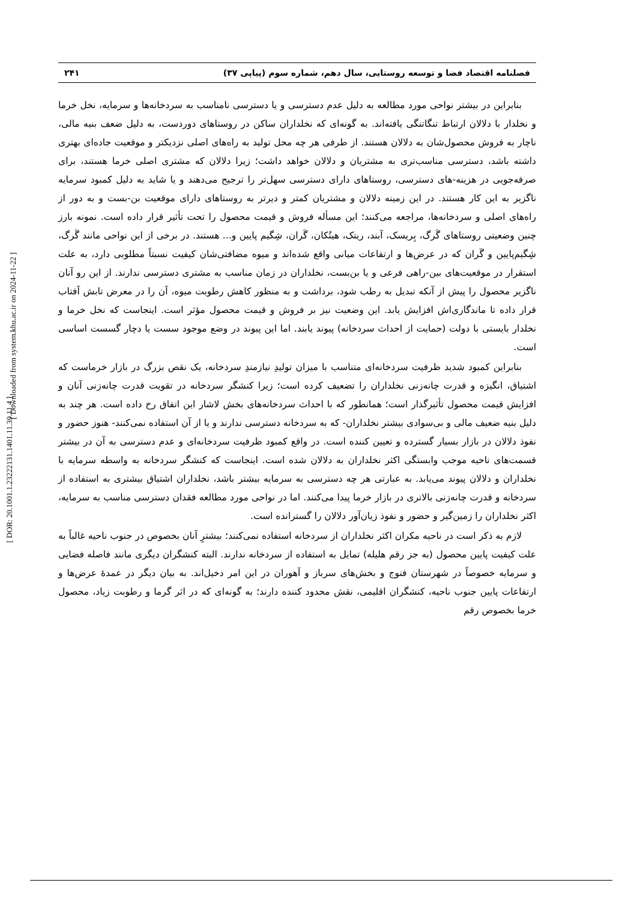فصلنامه اقتصاد فضا و توسعه روستایی، سال دهم، شماره سوم (پیاپی ۳۷) ۲۴۱
بنابراین در بیشتر نواحی مورد مطالعه به دلیل عدم دسترسی و یا دسترسی نامناسب به سردخانه‌ها و سرمایه، نخل خرما و نخلدار با دلالان ارتباط تنگاتنگی یافته‌اند. به گونه‌ای که نخلداران ساکن در روستاهای دوردست، به دلیل ضعف بنیه مالی، ناچار به فروش محصول‌شان به دلالان هستند. از طرفی هر چه محل تولید به راه‌های اصلی نزدیکتر و موقعیت جاده‌ای بهتری داشته باشد، دسترسی مناسب‌تری به مشتریان و دلالان خواهد داشت؛ زیرا دلالان که مشتری اصلی خرما هستند، برای صرفه‌جویی در هزینه-های دسترسی، روستاهای دارای دسترسی سهل‌تر را ترجیح می‌دهند و یا شاید به دلیل کمبود سرمایه ناگزیر به این کار هستند. در این زمینه دلالان و مشتریان کمتر و دیرتر به روستاهای دارای موقعیت بن-بست و به دور از راه‌های اصلی و سردخانه‌ها، مراجعه می‌کنند؛ این مسأله فروش و قیمت محصول را تحت تأثیر قرار داده است. نمونه بارز چنین وضعیتی روستاهای گَرگ، بِریسک، آبند، ریتک، هیتُکان، گَران، شِگیم پایین و... هستند. در برخی از این نواحی مانند گَرگ، شِگیم‌پایین و گَران که در عرض‌ها و ارتفاعات میانی واقع شده‌اند و میوه مضافتی‌شان کیفیت نسبتاً مطلوبی دارد، به علت استقرار در موقعیت‌های بین-راهی فرعی و یا بن‌بست، نخلداران در زمان مناسب به مشتری دسترسی ندارند. از این رو آنان ناگزیر محصول را پیش از آنکه تبدیل به رطب شود، برداشت و به منظور کاهش رطوبت میوه، آن را در معرض تابش آفتاب قرار داده تا ماندگاری‌اش افزایش یابد. این وضعیت نیز بر فروش و قیمت محصول مؤثر است. اینجاست که نخل خرما و نخلدار بایستی با دولت (حمایت از احداث سردخانه) پیوند یابند. اما این پیوند در وضع موجود سست یا دچار گسست اساسی است.
بنابراین کمبود شدید ظرفیت سردخانه‌ای متناسب با میزان تولیدِ نیازمندِ سردخانه، یک نقص بزرگ در بازار خرماست که اشتیاق، انگیزه و قدرت چانه‌زنی نخلداران را تضعیف کرده است؛ زیرا کنشگر سردخانه در تقویت قدرت چانه‌زنی آنان و افزایش قیمت محصول تأثیرگذار است؛ همانطور که با احداث سردخانه‌های بخش لاشار این اتفاق رخ داده است. هر چند به دلیل بنیه ضعیف مالی و بی‌سوادی بیشتر نخلداران- که به سردخانه دسترسی ندارند و یا از آن استفاده نمی‌کنند- هنوز حضور و نفوذ دلالان در بازار بسیار گسترده و تعیین کننده است. در واقع کمبود ظرفیت سردخانه‌ای و عدم دسترسی به آن در بیشتر قسمت‌های ناحیه موجب وابستگی اکثر نخلداران به دلالان شده است. اینجاست که کنشگر سردخانه به واسطه سرمایه با نخلداران و دلالان پیوند می‌یابد. به عبارتی هر چه دسترسی به سرمایه بیشتر باشد، نخلداران اشتیاق بیشتری به استفاده از سردخانه و قدرت چانه‌زنی بالاتری در بازار خرما پیدا می‌کنند. اما در نواحی مورد مطالعه فقدان دسترسی مناسب به سرمایه، اکثر نخلداران را زمین‌گیر و حضور و نفوذ زیان‌آور دلالان را گسترانده است.
لازم به ذکر است در ناحیه مکران اکثر نخلداران از سردخانه استفاده نمی‌کنند؛ بیشترِ آنان بخصوص در جنوب ناحیه غالباً به علت کیفیت پایین محصول (به جز رقم هلیله) تمایل به استفاده از سردخانه ندارند. البته کنشگران دیگری مانند فاصله فضایی و سرمایه خصوصاً در شهرستان فنوج و بخش‌های سرباز و آهوران در این امر دخیل‌اند. به بیان دیگر در عمدۀ عرض‌ها و ارتفاعات پایین جنوب ناحیه، کنشگران اقلیمی، نقش محدود کننده دارند؛ به گونه‌ای که در اثر گرما و رطوبت زیاد، محصول خرما بخصوص رقم
[ DOR: 20.1001.1.23222131.1401.11.39.11.4 ]
[ Downloaded from system.khu.ac.ir on 2024-11-22 ]